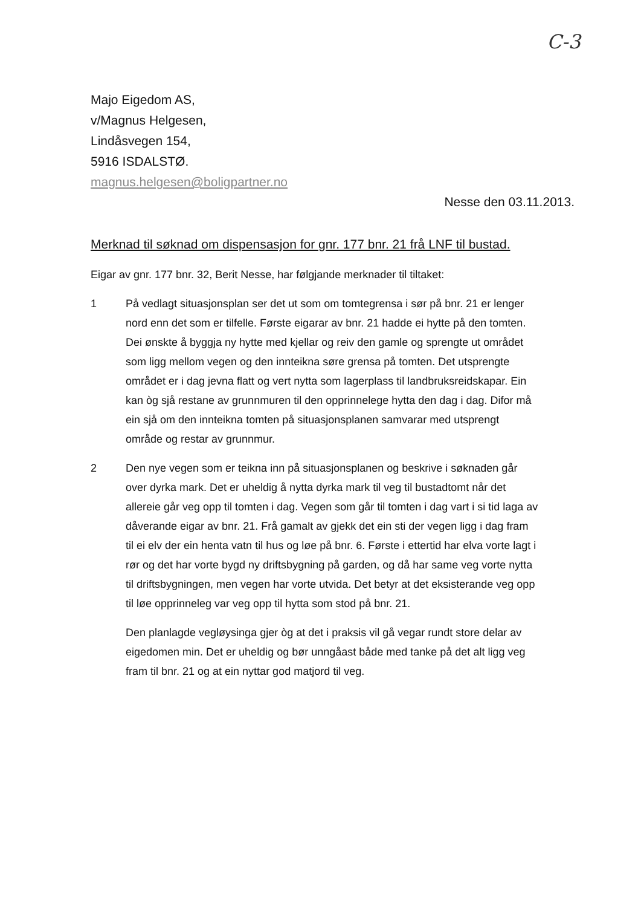C-3
Majo Eigedom AS,
v/Magnus Helgesen,
Lindåsvegen 154,
5916 ISDALSTØ.
magnus.helgesen@boligpartner.no
Nesse den 03.11.2013.
Merknad til søknad om dispensasjon for gnr. 177 bnr. 21 frå LNF til bustad.
Eigar av gnr. 177 bnr. 32, Berit Nesse, har følgjande merknader til tiltaket:
1 På vedlagt situasjonsplan ser det ut som om tomtegrensa i sør på bnr. 21 er lenger nord enn det som er tilfelle. Første eigarar av bnr. 21 hadde ei hytte på den tomten. Dei ønskte å byggja ny hytte med kjellar og reiv den gamle og sprengte ut området som ligg mellom vegen og den innteikna søre grensa på tomten. Det utsprengte området er i dag jevna flatt og vert nytta som lagerplass til landbruksreidskapar. Ein kan òg sjå restane av grunnmuren til den opprinnelege hytta den dag i dag. Difor må ein sjå om den innteikna tomten på situasjonsplanen samvarar med utsprengt område og restar av grunnmur.
2 Den nye vegen som er teikna inn på situasjonsplanen og beskrive i søknaden går over dyrka mark. Det er uheldig å nytta dyrka mark til veg til bustadtomt når det allereie går veg opp til tomten i dag. Vegen som går til tomten i dag vart i si tid laga av dåverande eigar av bnr. 21. Frå gamalt av gjekk det ein sti der vegen ligg i dag fram til ei elv der ein henta vatn til hus og løe på bnr. 6. Første i ettertid har elva vorte lagt i rør og det har vorte bygd ny driftsbygning på garden, og då har same veg vorte nytta til driftsbygningen, men vegen har vorte utvida. Det betyr at det eksisterande veg opp til løe opprinneleg var veg opp til hytta som stod på bnr. 21.
Den planlagde vegløysinga gjer òg at det i praksis vil gå vegar rundt store delar av eigedomen min. Det er uheldig og bør unngåast både med tanke på det alt ligg veg fram til bnr. 21 og at ein nyttar god matjord til veg.